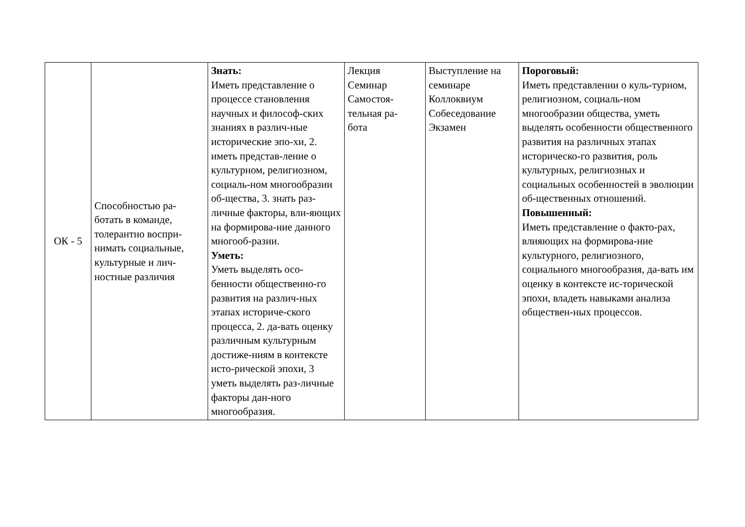| ОК - 5 | Способностью ра- ботать в команде, толерантно воспри- нимать социальные, культурные и лич- ностные различия | Знать: Иметь представление о процессе становления научных и философ-ских знаниях в различ-ные исторические эпо-хи, 2. иметь представ-ление о культурном, религиозном, социаль-ном многообразии об-щества, 3. знать раз-личные факторы, вли-яющих на формирова-ние данного многооб-разии. Уметь: Уметь выделять осо-бенности общественно-го развития на различ-ных этапах историче-ского процесса, 2. да-вать оценку различным культурным достиже-ниям в контексте исто-рической эпохи, 3 уметь выделять раз-личные факторы дан-ного многообразия. | Лекция Семинар Самостоя- тельная ра- бота | Выступление на семинаре Коллоквиум Собеседование Экзамен | Пороговый: Иметь представлении о куль-турном, религиозном, социаль-ном многообразии общества, уметь выделять особенности общественного развития на различных этапах историческо-го развития, роль культурных, религиозных и социальных особенностей в эволюции об-щественных отношений. Повышенный: Иметь представление о факто-рах, влияющих на формирова-ние культурного, религиозного, социального многообразия, да-вать им оценку в контексте ис-торической эпохи, владеть навыками анализа обществен-ных процессов. |